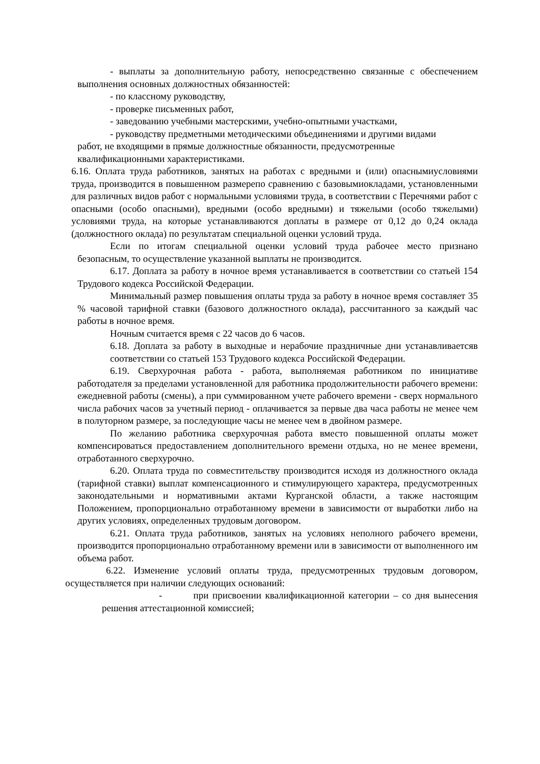- выплаты за дополнительную работу, непосредственно связанные с обеспечением выполнения основных должностных обязанностей:
- по классному руководству,
- проверке письменных работ,
- заведованию учебными мастерскими, учебно-опытными участками,
- руководству предметными методическими объединениями и другими видами
работ, не входящими в прямые должностные обязанности, предусмотренные
квалификационными характеристиками.
6.16. Оплата труда работников, занятых на работах с вредными и (или) опаснымиусловиями труда, производится в повышенном размерепо сравнению с базовымиокладами, установленными для различных видов работ с нормальными условиями труда, в соответствии с Перечнями работ с опасными (особо опасными), вредными (особо вредными) и тяжелыми (особо тяжелыми) условиями труда, на которые устанавливаются доплаты в размере от 0,12 до 0,24 оклада (должностного оклада) по результатам специальной оценки условий труда.
Если по итогам специальной оценки условий труда рабочее место признано безопасным, то осуществление указанной выплаты не производится.
6.17. Доплата за работу в ночное время устанавливается в соответствии со статьей 154 Трудового кодекса Российской Федерации.
Минимальный размер повышения оплаты труда за работу в ночное время составляет 35 % часовой тарифной ставки (базового должностного оклада), рассчитанного за каждый час работы в ночное время.
Ночным считается время с 22 часов до 6 часов.
6.18. Доплата за работу в выходные и нерабочие праздничные дни устанавливаетсяв соответствии со статьей 153 Трудового кодекса Российской Федерации.
6.19. Сверхурочная работа - работа, выполняемая работником по инициативе работодателя за пределами установленной для работника продолжительности рабочего времени: ежедневной работы (смены), а при суммированном учете рабочего времени - сверх нормального числа рабочих часов за учетный период - оплачивается за первые два часа работы не менее чем в полуторном размере, за последующие часы не менее чем в двойном размере.
По желанию работника сверхурочная работа вместо повышенной оплаты может компенсироваться предоставлением дополнительного времени отдыха, но не менее времени, отработанного сверхурочно.
6.20. Оплата труда по совместительству производится исходя из должностного оклада (тарифной ставки) выплат компенсационного и стимулирующего характера, предусмотренных законодательными и нормативными актами Курганской области, а также настоящим Положением, пропорционально отработанному времени в зависимости от выработки либо на других условиях, определенных трудовым договором.
6.21. Оплата труда работников, занятых на условиях неполного рабочего времени, производится пропорционально отработанному времени или в зависимости от выполненного им объема работ.
6.22. Изменение условий оплаты труда, предусмотренных трудовым договором, осуществляется при наличии следующих оснований:
- при присвоении квалификационной категории – со дня вынесения решения аттестационной комиссией;